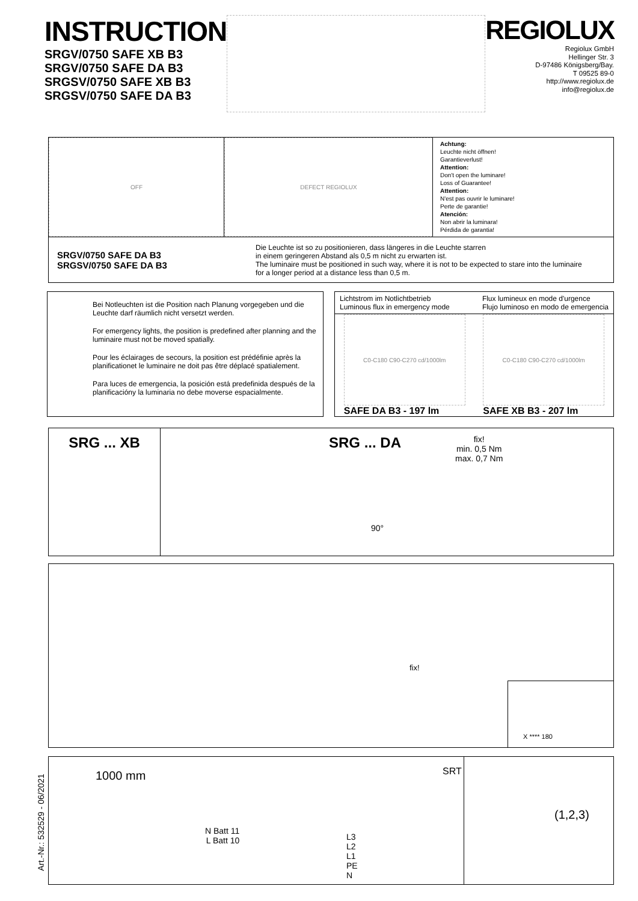INSTRUCTION
SRGV/0750 SAFE XB B3
SRGV/0750 SAFE DA B3
SRGSV/0750 SAFE XB B3
SRGSV/0750 SAFE DA B3
REGIOLUX
Regiolux GmbH
Hellinger Str. 3
D-97486 Königsberg/Bay.
T 09525 89-0
http://www.regiolux.de
info@regiolux.de
OFF DEFECT REGIOLUX
Achtung:
Leuchte nicht öffnen!
Garantieverlust!
Attention:
Don't open the luminare!
Loss of Guarantee!
Attention:
N'est pas ouvrir le luminare!
Perte de garantie!
Atención:
Non abrir la luminara!
Pérdida de garantia!
SRGV/0750 SAFE DA B3
SRGSV/0750 SAFE DA B3
Die Leuchte ist so zu positionieren, dass längeres in die Leuchte starren
in einem geringeren Abstand als 0,5 m nicht zu erwarten ist.
The luminaire must be positioned in such way, where it is not to be expected to stare into the luminaire
for a longer period at a distance less than 0,5 m.
Bei Notleuchten ist die Position nach Planung vorgegeben und die Leuchte darf räumlich nicht versetzt werden.
For emergency lights, the position is predefined after planning and the luminaire must not be moved spatially.
Pour les éclairages de secours, la position est prédéfinie après la planificationet le luminaire ne doit pas être déplacé spatialement.
Para luces de emergencia, la posición está predefinida después de la planificacióny la luminaria no debe moverse espacialmente.
Lichtstrom im Notlichtbetrieb
Luminous flux in emergency mode
Flux lumineux en mode d'urgence
Flujo luminoso en modo de emergencia
C0-C180 C90-C270 cd/1000lm
SAFE DA B3 - 197 lm
C0-C180 C90-C270 cd/1000lm
SAFE XB B3 - 207 lm
SRG ... XB SRG ... DA
fix!
min. 0,5 Nm
max. 0,7 Nm
90°
fix!
X **** 180
1000 mm
N Batt 11
L Batt 10
L3
L2
L1
PE
N
SRT
(1,2,3)
Art.-Nr.: 532529 - 06/2021